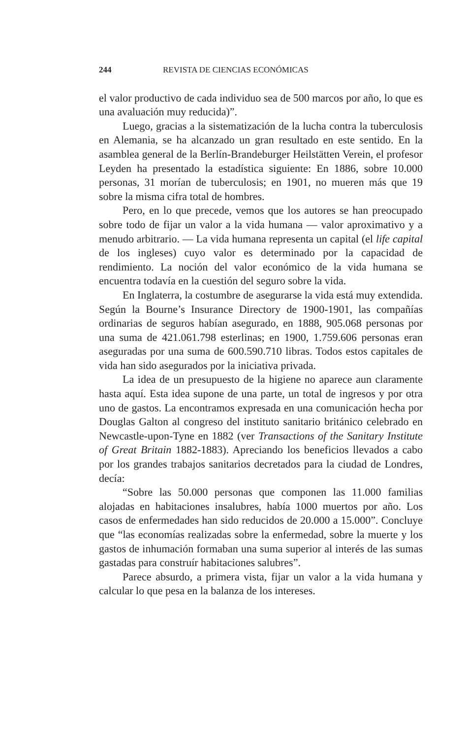244 REVISTA DE CIENCIAS ECONÓMICAS
el valor productivo de cada individuo sea de 500 marcos por año, lo que es una avaluación muy reducida)”.
Luego, gracias a la sistematización de la lucha contra la tuberculosis en Alemania, se ha alcanzado un gran resultado en este sentido. En la asamblea general de la Berlín-Brandeburger Heilstätten Verein, el profesor Leyden ha presentado la estadística siguiente: En 1886, sobre 10.000 personas, 31 morían de tuberculosis; en 1901, no mueren más que 19 sobre la misma cifra total de hombres.
Pero, en lo que precede, vemos que los autores se han preocupado sobre todo de fijar un valor a la vida humana — valor aproximativo y a menudo arbitrario. — La vida humana representa un capital (el life capital de los ingleses) cuyo valor es determinado por la capacidad de rendimiento. La noción del valor económico de la vida humana se encuentra todavía en la cuestión del seguro sobre la vida.
En Inglaterra, la costumbre de asegurarse la vida está muy extendida. Según la Bourne’s Insurance Directory de 1900-1901, las compañías ordinarias de seguros habían asegurado, en 1888, 905.068 personas por una suma de 421.061.798 esterlinas; en 1900, 1.759.606 personas eran aseguradas por una suma de 600.590.710 libras. Todos estos capitales de vida han sido asegurados por la iniciativa privada.
La idea de un presupuesto de la higiene no aparece aun claramente hasta aquí. Esta idea supone de una parte, un total de ingresos y por otra uno de gastos. La encontramos expresada en una comunicación hecha por Douglas Galton al congreso del instituto sanitario británico celebrado en Newcastle-upon-Tyne en 1882 (ver Transactions of the Sanitary Institute of Great Britain 1882-1883). Apreciando los beneficios llevados a cabo por los grandes trabajos sanitarios decretados para la ciudad de Londres, decía:
“Sobre las 50.000 personas que componen las 11.000 familias alojadas en habitaciones insalubres, había 1000 muertos por año. Los casos de enfermedades han sido reducidos de 20.000 a 15.000”. Concluye que “las economías realizadas sobre la enfermedad, sobre la muerte y los gastos de inhumación formaban una suma superior al interés de las sumas gastadas para construír habitaciones salubres”.
Parece absurdo, a primera vista, fijar un valor a la vida humana y calcular lo que pesa en la balanza de los intereses.